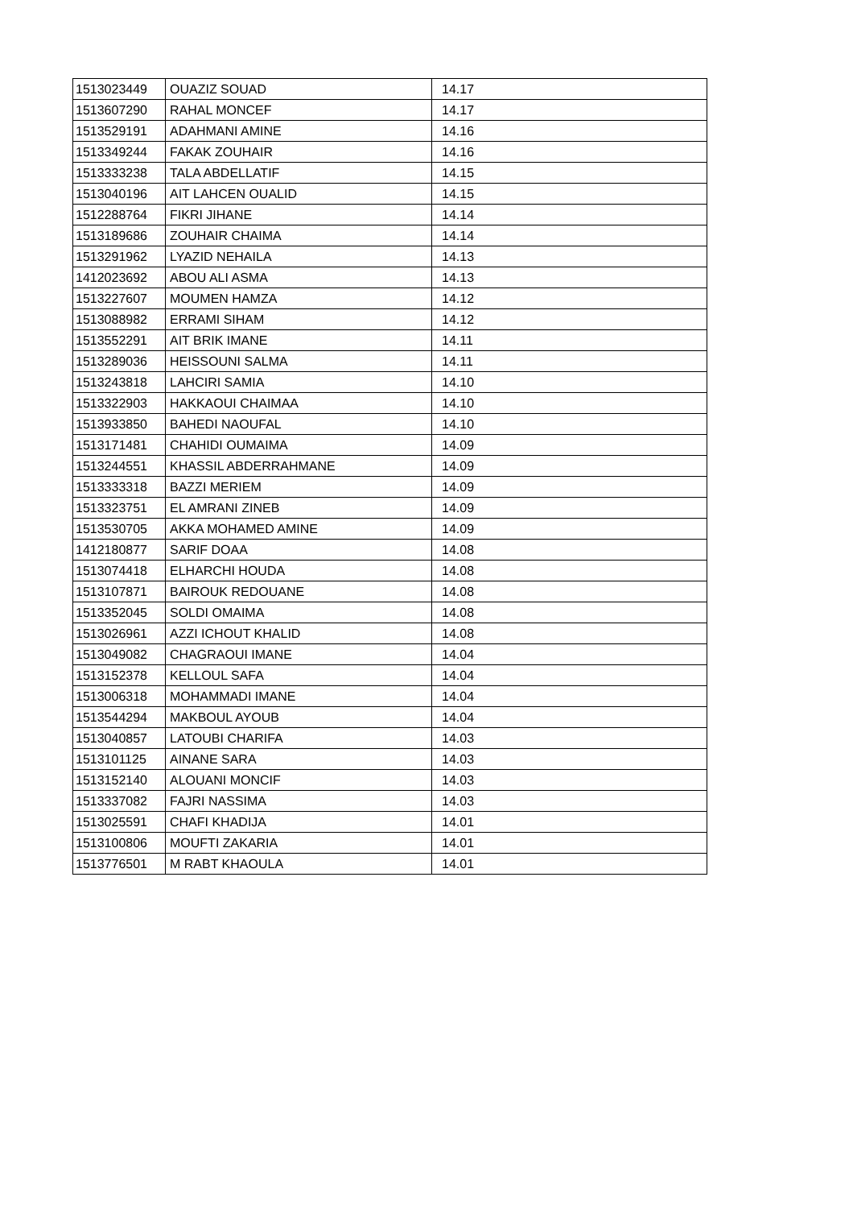| 1513023449 | OUAZIZ SOUAD | 14.17 |
| 1513607290 | RAHAL MONCEF | 14.17 |
| 1513529191 | ADAHMANI AMINE | 14.16 |
| 1513349244 | FAKAK ZOUHAIR | 14.16 |
| 1513333238 | TALA ABDELLATIF | 14.15 |
| 1513040196 | AIT LAHCEN OUALID | 14.15 |
| 1512288764 | FIKRI JIHANE | 14.14 |
| 1513189686 | ZOUHAIR CHAIMA | 14.14 |
| 1513291962 | LYAZID NEHAILA | 14.13 |
| 1412023692 | ABOU ALI ASMA | 14.13 |
| 1513227607 | MOUMEN HAMZA | 14.12 |
| 1513088982 | ERRAMI SIHAM | 14.12 |
| 1513552291 | AIT BRIK IMANE | 14.11 |
| 1513289036 | HEISSOUNI SALMA | 14.11 |
| 1513243818 | LAHCIRI SAMIA | 14.10 |
| 1513322903 | HAKKAOUI CHAIMAA | 14.10 |
| 1513933850 | BAHEDI NAOUFAL | 14.10 |
| 1513171481 | CHAHIDI OUMAIMA | 14.09 |
| 1513244551 | KHASSIL ABDERRAHMANE | 14.09 |
| 1513333318 | BAZZI MERIEM | 14.09 |
| 1513323751 | EL AMRANI ZINEB | 14.09 |
| 1513530705 | AKKA MOHAMED AMINE | 14.09 |
| 1412180877 | SARIF DOAA | 14.08 |
| 1513074418 | ELHARCHI HOUDA | 14.08 |
| 1513107871 | BAIROUK REDOUANE | 14.08 |
| 1513352045 | SOLDI OMAIMA | 14.08 |
| 1513026961 | AZZI ICHOUT KHALID | 14.08 |
| 1513049082 | CHAGRAOUI IMANE | 14.04 |
| 1513152378 | KELLOUL SAFA | 14.04 |
| 1513006318 | MOHAMMADI IMANE | 14.04 |
| 1513544294 | MAKBOUL AYOUB | 14.04 |
| 1513040857 | LATOUBI CHARIFA | 14.03 |
| 1513101125 | AINANE SARA | 14.03 |
| 1513152140 | ALOUANI MONCIF | 14.03 |
| 1513337082 | FAJRI NASSIMA | 14.03 |
| 1513025591 | CHAFI KHADIJA | 14.01 |
| 1513100806 | MOUFTI ZAKARIA | 14.01 |
| 1513776501 | M RABT KHAOULA | 14.01 |